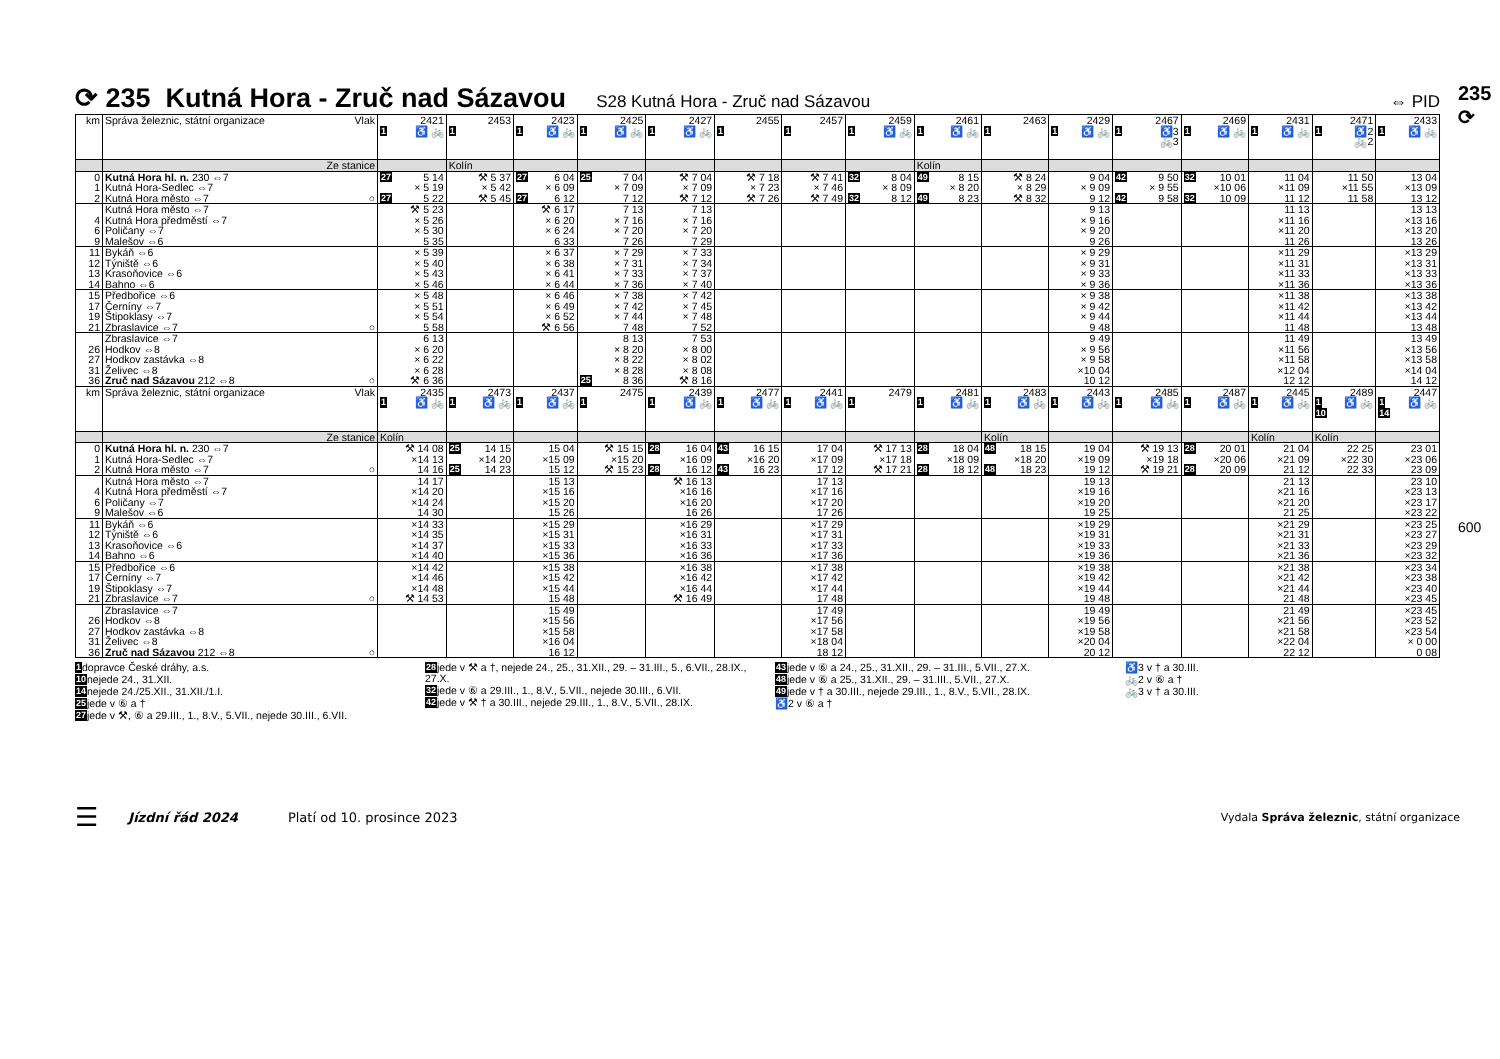⟳ 235 Kutná Hora - Zruč nad Sázavou S28 Kutná Hora - Zruč nad Sázavou ⇔ PID
| km | Správa železnic, státní organizace Vlak | 2421 1 ♿ 🚲 | 2453 1 | 2423 1 ♿ 🚲 | 2425 1 ♿ 🚲 | 2427 1 ♿ 🚲 | 2455 1 | 2457 1 | 2459 1 ♿ 🚲 | 2461 1 ♿ 🚲 | 2463 1 | 2429 1 ♿ 🚲 | 2467 1 ♿3 🚲3 | 2469 1 ♿ 🚲 | 2431 1 ♿ 🚲 | 2471 1 ♿2 🚲2 | 2433 1 ♿ 🚲 |
| | Ze stanice | | Kolín | | | | | | | Kolín | | | | | | | |
| 0 | Kutná Hora hl. n. 230 ⇔7 | 27 5 14 | ⚒ 5 37 | 27 6 04 | 25 7 04 | ⚒ 7 04 | ⚒ 7 18 | ⚒ 7 41 | 32 8 04 | 49 8 15 | ⚒ 8 24 | 9 04 | 42 9 50 | 32 10 01 | 11 04 | 11 50 | 13 04 |
| 1 | Kutná Hora-Sedlec ⇔7 | × 5 19 | × 5 42 | × 6 09 | × 7 09 | × 7 09 | × 7 23 | × 7 46 | × 8 09 | × 8 20 | × 8 29 | × 9 09 | × 9 55 | ×10 06 | ×11 09 | ×11 55 | ×13 09 |
| 2 | Kutná Hora město ⇔7 ○ | 27 5 22 | ⚒ 5 45 | 27 6 12 | 7 12 | ⚒ 7 12 | ⚒ 7 26 | ⚒ 7 49 | 32 8 12 | 49 8 23 | ⚒ 8 32 | 9 12 | 42 9 58 | 32 10 09 | 11 12 | 11 58 | 13 12 |
| | Kutná Hora město ⇔7 | ⚒ 5 23 | | ⚒ 6 17 | 7 13 | 7 13 | | | | | | 9 13 | | | 11 13 | | 13 13 |
| 4 | Kutná Hora předměstí ⇔7 | × 5 26 | | × 6 20 | × 7 16 | × 7 16 | | | | | | × 9 16 | | | ×11 16 | | ×13 16 |
| 6 | Poličany ⇔7 | × 5 30 | | × 6 24 | × 7 20 | × 7 20 | | | | | | × 9 20 | | | ×11 20 | | ×13 20 |
| 9 | Malešov ⇔6 | 5 35 | | 6 33 | 7 26 | 7 29 | | | | | | 9 26 | | | 11 26 | | 13 26 |
| 11 | Bykáň ⇔6 | × 5 39 | | × 6 37 | × 7 29 | × 7 33 | | | | | | × 9 29 | | | ×11 29 | | ×13 29 |
| 12 | Týniště ⇔6 | × 5 40 | | × 6 38 | × 7 31 | × 7 34 | | | | | | × 9 31 | | | ×11 31 | | ×13 31 |
| 13 | Krasoňovice ⇔6 | × 5 43 | | × 6 41 | × 7 33 | × 7 37 | | | | | | × 9 33 | | | ×11 33 | | ×13 33 |
| 14 | Bahno ⇔6 | × 5 46 | | × 6 44 | × 7 36 | × 7 40 | | | | | | × 9 36 | | | ×11 36 | | ×13 36 |
| 15 | Předbořice ⇔6 | × 5 48 | | × 6 46 | × 7 38 | × 7 42 | | | | | | × 9 38 | | | ×11 38 | | ×13 38 |
| 17 | Černíny ⇔7 | × 5 51 | | × 6 49 | × 7 42 | × 7 45 | | | | | | × 9 42 | | | ×11 42 | | ×13 42 |
| 19 | Štipoklasy ⇔7 | × 5 54 | | × 6 52 | × 7 44 | × 7 48 | | | | | | × 9 44 | | | ×11 44 | | ×13 44 |
| 21 | Zbraslavice ⇔7 ○ | 5 58 | | ⚒ 6 56 | 7 48 | 7 52 | | | | | | 9 48 | | | 11 48 | | 13 48 |
| | Zbraslavice ⇔7 | 6 13 | | | 8 13 | 7 53 | | | | | | 9 49 | | | 11 49 | | 13 49 |
| 26 | Hodkov ⇔8 | × 6 20 | | | × 8 20 | × 8 00 | | | | | | × 9 56 | | | ×11 56 | | ×13 56 |
| 27 | Hodkov zastávka ⇔8 | × 6 22 | | | × 8 22 | × 8 02 | | | | | | × 9 58 | | | ×11 58 | | ×13 58 |
| 31 | Želivec ⇔8 | × 6 28 | | | × 8 28 | × 8 08 | | | | | | ×10 04 | | | ×12 04 | | ×14 04 |
| 36 | Zruč nad Sázavou 212 ⇔8 ○ | ⚒ 6 36 | | | 25 8 36 | ⚒ 8 16 | | | | | | 10 12 | | | 12 12 | | 14 12 |
| km | Správa železnic, státní organizace Vlak | 2435 1 ♿ 🚲 | 2473 1 ♿ 🚲 | 2437 1 ♿ 🚲 | 2475 1 | 2439 1 ♿ 🚲 | 2477 1 ♿ 🚲 | 2441 1 ♿ 🚲 | 2479 1 | 2481 1 ♿ 🚲 | 2483 1 ♿ 🚲 | 2443 1 ♿ 🚲 | 2485 1 ♿ 🚲 | 2487 1 ♿ 🚲 | 2445 1 ♿ 🚲 | 2489 1 ♿ 🚲 10 | 2447 1 ♿ 🚲 14 |
| | Ze stanice | Kolín | | | | | | | | | Kolín | | | | Kolín | Kolín | |
| 0 | Kutná Hora hl. n. 230 ⇔7 | ⚒ 14 08 | 25 14 15 | 15 04 | ⚒ 15 15 | 28 16 04 | 43 16 15 | 17 04 | ⚒ 17 13 | 28 18 04 | 48 18 15 | 19 04 | ⚒ 19 13 | 28 20 01 | 21 04 | 22 25 | 23 01 |
| 1 | Kutná Hora-Sedlec ⇔7 | ×14 13 | ×14 20 | ×15 09 | ×15 20 | ×16 09 | ×16 20 | ×17 09 | ×17 18 | ×18 09 | ×18 20 | ×19 09 | ×19 18 | ×20 06 | ×21 09 | ×22 30 | ×23 06 |
| 2 | Kutná Hora město ⇔7 ○ | 14 16 | 25 14 23 | 15 12 | ⚒ 15 23 | 28 16 12 | 43 16 23 | 17 12 | ⚒ 17 21 | 28 18 12 | 48 18 23 | 19 12 | ⚒ 19 21 | 28 20 09 | 21 12 | 22 33 | 23 09 |
| | Kutná Hora město ⇔7 | 14 17 | | 15 13 | | ⚒ 16 13 | | 17 13 | | | | 19 13 | | | 21 13 | | 23 10 |
| 4 | Kutná Hora předměstí ⇔7 | ×14 20 | | ×15 16 | | ×16 16 | | ×17 16 | | | | ×19 16 | | | ×21 16 | | ×23 13 |
| 6 | Poličany ⇔7 | ×14 24 | | ×15 20 | | ×16 20 | | ×17 20 | | | | ×19 20 | | | ×21 20 | | ×23 17 |
| 9 | Malešov ⇔6 | 14 30 | | 15 26 | | 16 26 | | 17 26 | | | | 19 25 | | | 21 25 | | ×23 22 |
| 11 | Bykáň ⇔6 | ×14 33 | | ×15 29 | | ×16 29 | | ×17 29 | | | | ×19 29 | | | ×21 29 | | ×23 25 |
| 12 | Týniště ⇔6 | ×14 35 | | ×15 31 | | ×16 31 | | ×17 31 | | | | ×19 31 | | | ×21 31 | | ×23 27 |
| 13 | Krasoňovice ⇔6 | ×14 37 | | ×15 33 | | ×16 33 | | ×17 33 | | | | ×19 33 | | | ×21 33 | | ×23 29 |
| 14 | Bahno ⇔6 | ×14 40 | | ×15 36 | | ×16 36 | | ×17 36 | | | | ×19 36 | | | ×21 36 | | ×23 32 |
| 15 | Předbořice ⇔6 | ×14 42 | | ×15 38 | | ×16 38 | | ×17 38 | | | | ×19 38 | | | ×21 38 | | ×23 34 |
| 17 | Černíny ⇔7 | ×14 46 | | ×15 42 | | ×16 42 | | ×17 42 | | | | ×19 42 | | | ×21 42 | | ×23 38 |
| 19 | Štipoklasy ⇔7 | ×14 48 | | ×15 44 | | ×16 44 | | ×17 44 | | | | ×19 44 | | | ×21 44 | | ×23 40 |
| 21 | Zbraslavice ⇔7 ○ | ⚒ 14 53 | | 15 48 | | ⚒ 16 49 | | 17 48 | | | | 19 48 | | | 21 48 | | ×23 45 |
| | Zbraslavice ⇔7 | | | 15 49 | | | | 17 49 | | | | 19 49 | | | 21 49 | | ×23 45 |
| 26 | Hodkov ⇔8 | | | ×15 56 | | | | ×17 56 | | | | ×19 56 | | | ×21 56 | | ×23 52 |
| 27 | Hodkov zastávka ⇔8 | | | ×15 58 | | | | ×17 58 | | | | ×19 58 | | | ×21 58 | | ×23 54 |
| 31 | Želivec ⇔8 | | | ×16 04 | | | | ×18 04 | | | | ×20 04 | | | ×22 04 | | × 0 00 |
| 36 | Zruč nad Sázavou 212 ⇔8 ○ | | | 16 12 | | | | 18 12 | | | | 20 12 | | | 22 12 | | 0 08 |
1 dopravce České dráhy, a.s.
10 nejede 24., 31.XII.
14 nejede 24./25.XII., 31.XII./1.I.
25 jede v ⑥ a †
27 jede v ⚒, ⑥ a 29.III., 1., 8.V., 5.VII., nejede 30.III., 6.VII.
28 jede v ⚒ a †, nejede 24., 25., 31.XII., 29. – 31.III., 5., 6.VII., 28.IX., 27.X.
32 jede v ⑥ a 29.III., 1., 8.V., 5.VII., nejede 30.III., 6.VII.
42 jede v ⚒ † a 30.III., nejede 29.III., 1., 8.V., 5.VII., 28.IX.
43 jede v ⑥ a 24., 25., 31.XII., 29. – 31.III., 5.VII., 27.X.
48 jede v ⑥ a 25., 31.XII., 29. – 31.III., 5.VII., 27.X.
49 jede v † a 30.III., nejede 29.III., 1., 8.V., 5.VII., 28.IX.
♿2 v ⑥ a †
♿3 v † a 30.III.
🚲2 v ⑥ a †
🚲3 v † a 30.III.
☰ Jízdní řád 2024 Platí od 10. prosince 2023 Vydala Správa železnic, státní organizace
235 ⟳
600